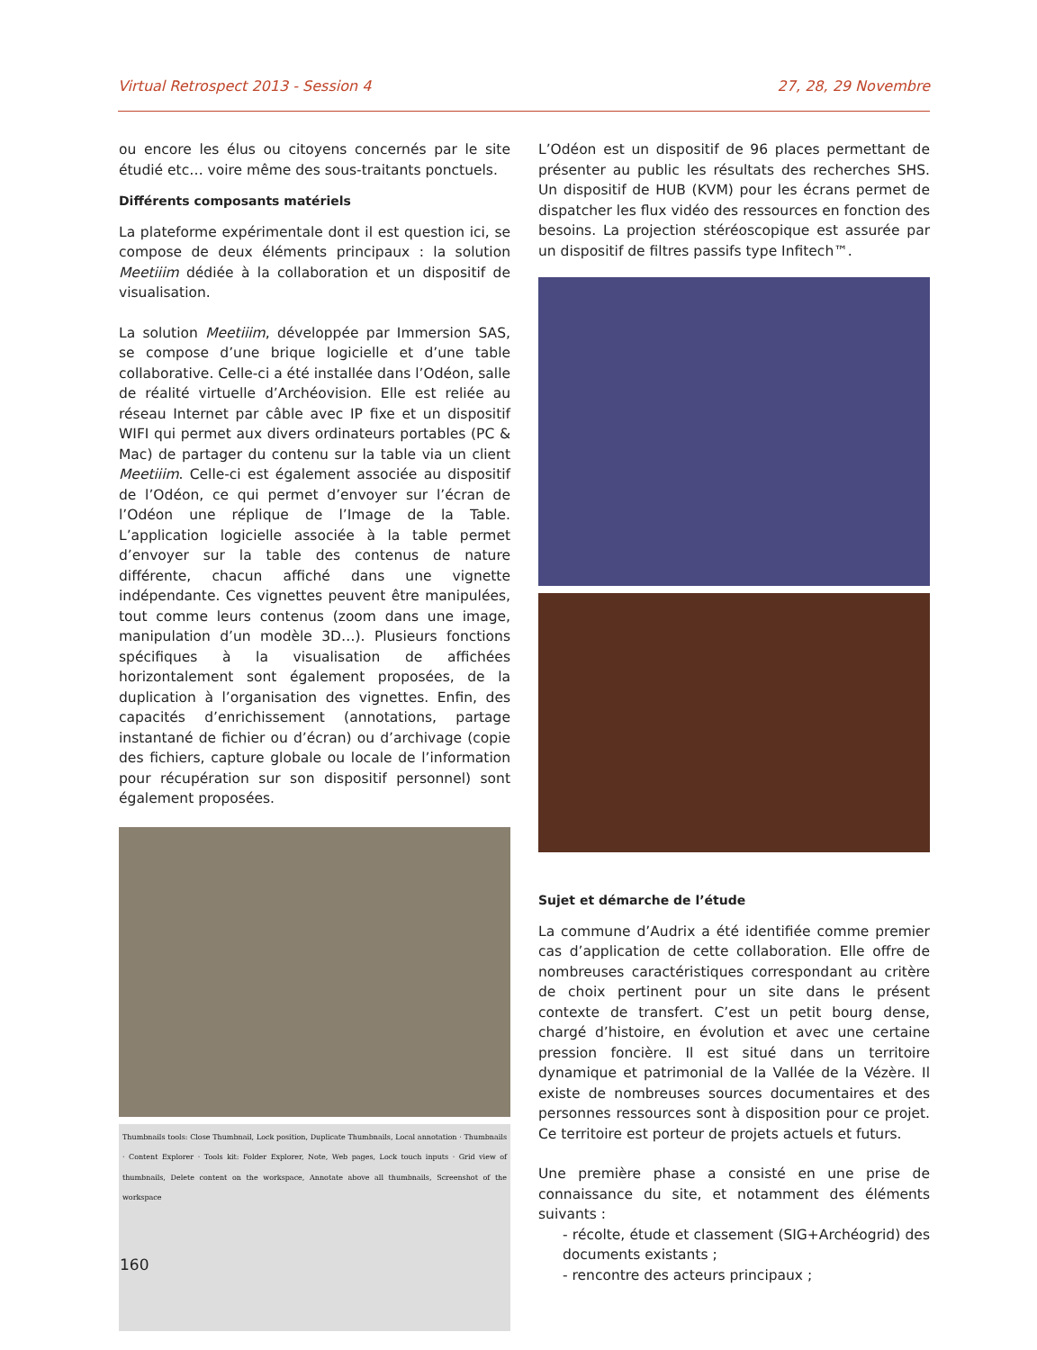Virtual Retrospect 2013 - Session 4 27, 28, 29 Novembre
ou encore les élus ou citoyens concernés par le site étudié etc… voire même des sous-traitants ponctuels.
Différents composants matériels
La plateforme expérimentale dont il est question ici, se compose de deux éléments principaux : la solution Meetiiim dédiée à la collaboration et un dispositif de visualisation.
La solution Meetiiim, développée par Immersion SAS, se compose d’une brique logicielle et d’une table collaborative. Celle-ci a été installée dans l’Odéon, salle de réalité virtuelle d’Archéovision. Elle est reliée au réseau Internet par câble avec IP fixe et un dispositif WIFI qui permet aux divers ordinateurs portables (PC & Mac) de partager du contenu sur la table via un client Meetiiim. Celle-ci est également associée au dispositif de l’Odéon, ce qui permet d’envoyer sur l’écran de l’Odéon une réplique de l’Image de la Table. L’application logicielle associée à la table permet d’envoyer sur la table des contenus de nature différente, chacun affiché dans une vignette indépendante. Ces vignettes peuvent être manipulées, tout comme leurs contenus (zoom dans une image, manipulation d’un modèle 3D…). Plusieurs fonctions spécifiques à la visualisation de affichées horizontalement sont également proposées, de la duplication à l’organisation des vignettes. Enfin, des capacités d’enrichissement (annotations, partage instantané de fichier ou d’écran) ou d’archivage (copie des fichiers, capture globale ou locale de l’information pour récupération sur son dispositif personnel) sont également proposées.
Thumbnails tools: Close Thumbnail, Lock position, Duplicate Thumbnails, Local annotation · Thumbnails · Content Explorer · Tools kit: Folder Explorer, Note, Web pages, Lock touch inputs · Grid view of thumbnails, Delete content on the workspace, Annotate above all thumbnails, Screenshot of the workspace
L’Odéon est un dispositif de 96 places permettant de présenter au public les résultats des recherches SHS. Un dispositif de HUB (KVM) pour les écrans permet de dispatcher les flux vidéo des ressources en fonction des besoins. La projection stéréoscopique est assurée par un dispositif de filtres passifs type Infitech™.
Sujet et démarche de l’étude
La commune d’Audrix a été identifiée comme premier cas d’application de cette collaboration. Elle offre de nombreuses caractéristiques correspondant au critère de choix pertinent pour un site dans le présent contexte de transfert. C’est un petit bourg dense, chargé d’histoire, en évolution et avec une certaine pression foncière. Il est situé dans un territoire dynamique et patrimonial de la Vallée de la Vézère. Il existe de nombreuses sources documentaires et des personnes ressources sont à disposition pour ce projet. Ce territoire est porteur de projets actuels et futurs.
Une première phase a consisté en une prise de connaissance du site, et notamment des éléments suivants :
- récolte, étude et classement (SIG+Archéogrid) des documents existants ;
- rencontre des acteurs principaux ;
160